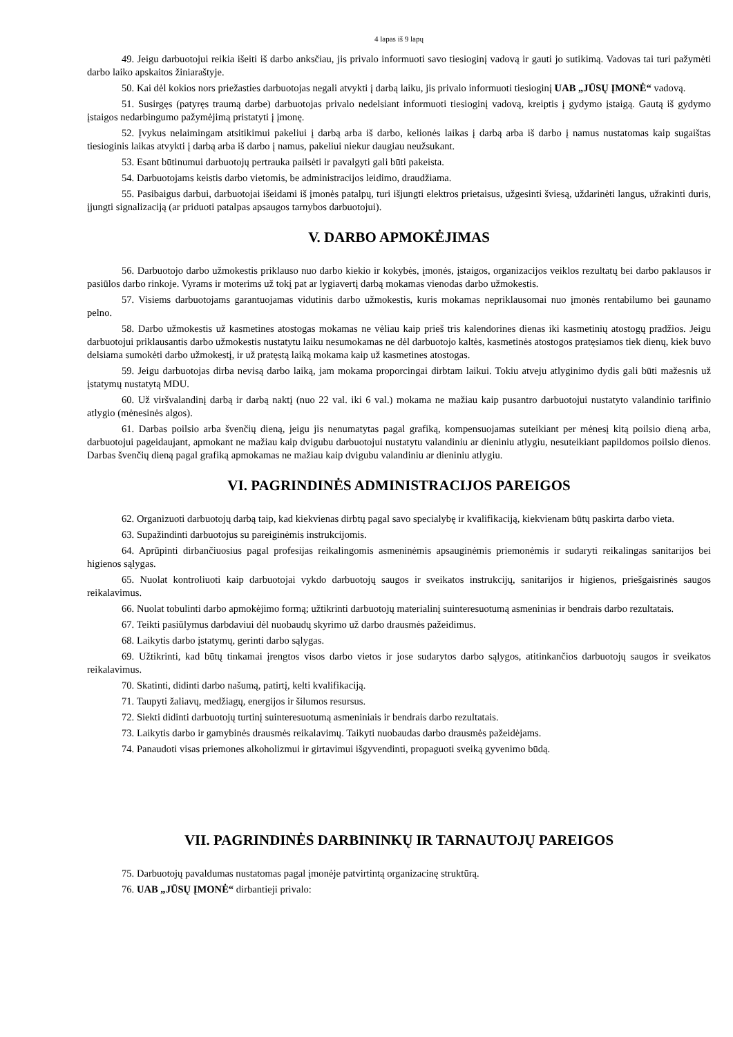4 lapas iš 9 lapų
49. Jeigu darbuotojui reikia išeiti iš darbo anksčiau, jis privalo informuoti savo tiesioginį vadovą ir gauti jo sutikimą. Vadovas tai turi pažymėti darbo laiko apskaitos žiniaraštyje.
50. Kai dėl kokios nors priežasties darbuotojas negali atvykti į darbą laiku, jis privalo informuoti tiesioginį UAB „JŪSŲ ĮMONĖ“ vadovą.
51. Susirgęs (patyręs traumą darbe) darbuotojas privalo nedelsiant informuoti tiesioginį vadovą, kreiptis į gydymo įstaigą. Gautą iš gydymo įstaigos nedarbingumo pažymėjimą pristatyti į įmonę.
52. Įvykus nelaimingam atsitikimui pakeliui į darbą arba iš darbo, kelionės laikas į darbą arba iš darbo į namus nustatomas kaip sugaištas tiesioginis laikas atvykti į darbą arba iš darbo į namus, pakeliui niekur daugiau neužsukant.
53. Esant būtinumui darbuotojų pertrauka pailsėti ir pavalgyti gali būti pakeista.
54. Darbuotojams keistis darbo vietomis, be administracijos leidimo, draudžiama.
55. Pasibaigus darbui, darbuotojai išeidami iš įmonės patalpų, turi išjungti elektros prietaisus, užgesinti šviesą, uždarinėti langus, užrakinti duris, įjungti signalizaciją (ar priduoti patalpas apsaugos tarnybos darbuotojui).
V. DARBO APMOKĖJIMAS
56. Darbuotojo darbo užmokestis priklauso nuo darbo kiekio ir kokybės, įmonės, įstaigos, organizacijos veiklos rezultatų bei darbo paklausos ir pasiūlos darbo rinkoje. Vyrams ir moterims už tokį pat ar lygiavertį darbą mokamas vienodas darbo užmokestis.
57. Visiems darbuotojams garantuojamas vidutinis darbo užmokestis, kuris mokamas nepriklausomai nuo įmonės rentabilumo bei gaunamo pelno.
58. Darbo užmokestis už kasmetines atostogas mokamas ne vėliau kaip prieš tris kalendorines dienas iki kasmetinių atostogų pradžios. Jeigu darbuotojui priklausantis darbo užmokestis nustatytu laiku nesumokamas ne dėl darbuotojo kaltės, kasmetinės atostogos pratęsiamos tiek dienų, kiek buvo delsiama sumokėti darbo užmokestį, ir už pratęstą laiką mokama kaip už kasmetines atostogas.
59. Jeigu darbuotojas dirba nevisą darbo laiką, jam mokama proporcingai dirbtam laikui. Tokiu atveju atlyginimo dydis gali būti mažesnis už įstatymų nustatytą MDU.
60. Už viršvalandinį darbą ir darbą naktį (nuo 22 val. iki 6 val.) mokama ne mažiau kaip pusantro darbuotojui nustatyto valandinio tarifinio atlygio (mėnesinės algos).
61. Darbas poilsio arba švenčių dieną, jeigu jis nenumatytas pagal grafiką, kompensuojamas suteikiant per mėnesį kitą poilsio dieną arba, darbuotojui pageidaujant, apmokant ne mažiau kaip dvigubu darbuotojui nustatytu valandiniu ar dieniniu atlygiu, nesuteikiant papildomos poilsio dienos. Darbas švenčių dieną pagal grafiką apmokamas ne mažiau kaip dvigubu valandiniu ar dieniniu atlygiu.
VI. PAGRINDINĖS ADMINISTRACIJOS PAREIGOS
62. Organizuoti darbuotojų darbą taip, kad kiekvienas dirbtų pagal savo specialybę ir kvalifikaciją, kiekvienam būtų paskirta darbo vieta.
63. Supažindinti darbuotojus su pareiginėmis instrukcijomis.
64. Aprūpinti dirbančiuosius pagal profesijas reikalingomis asmeninėmis apsauginėmis priemonėmis ir sudaryti reikalingas sanitarijos bei higienos sąlygas.
65. Nuolat kontroliuoti kaip darbuotojai vykdo darbuotojų saugos ir sveikatos instrukcijų, sanitarijos ir higienos, priešgaisrinės saugos reikalavimus.
66. Nuolat tobulinti darbo apmokėjimo formą; užtikrinti darbuotojų materialinį suinteresuotumą asmeninias ir bendrais darbo rezultatais.
67. Teikti pasiūlymus darbdaviui dėl nuobaudų skyrimo už darbo drausmės pažeidimus.
68. Laikytis darbo įstatymų, gerinti darbo sąlygas.
69. Užtikrinti, kad būtų tinkamai įrengtos visos darbo vietos ir jose sudarytos darbo sąlygos, atitinkančios darbuotojų saugos ir sveikatos reikalavimus.
70. Skatinti, didinti darbo našumą, patirtį, kelti kvalifikaciją.
71. Taupyti žaliavų, medžiagų, energijos ir šilumos resursus.
72. Siekti didinti darbuotojų turtinį suinteresuotumą asmeniniais ir bendrais darbo rezultatais.
73. Laikytis darbo ir gamybinės drausmės reikalavimų. Taikyti nuobaudas darbo drausmės pažeidėjams.
74. Panaudoti visas priemones alkoholizmui ir girtavimui išgyvendinti, propaguoti sveiką gyvenimo būdą.
VII. PAGRINDINĖS DARBININKŲ IR TARNAUTOJŲ PAREIGOS
75. Darbuotojų pavaldumas nustatomas pagal įmonėje patvirtintą organizacinę struktūrą.
76. UAB „JŪSŲ ĮMONĖ“ dirbantieji privalo: